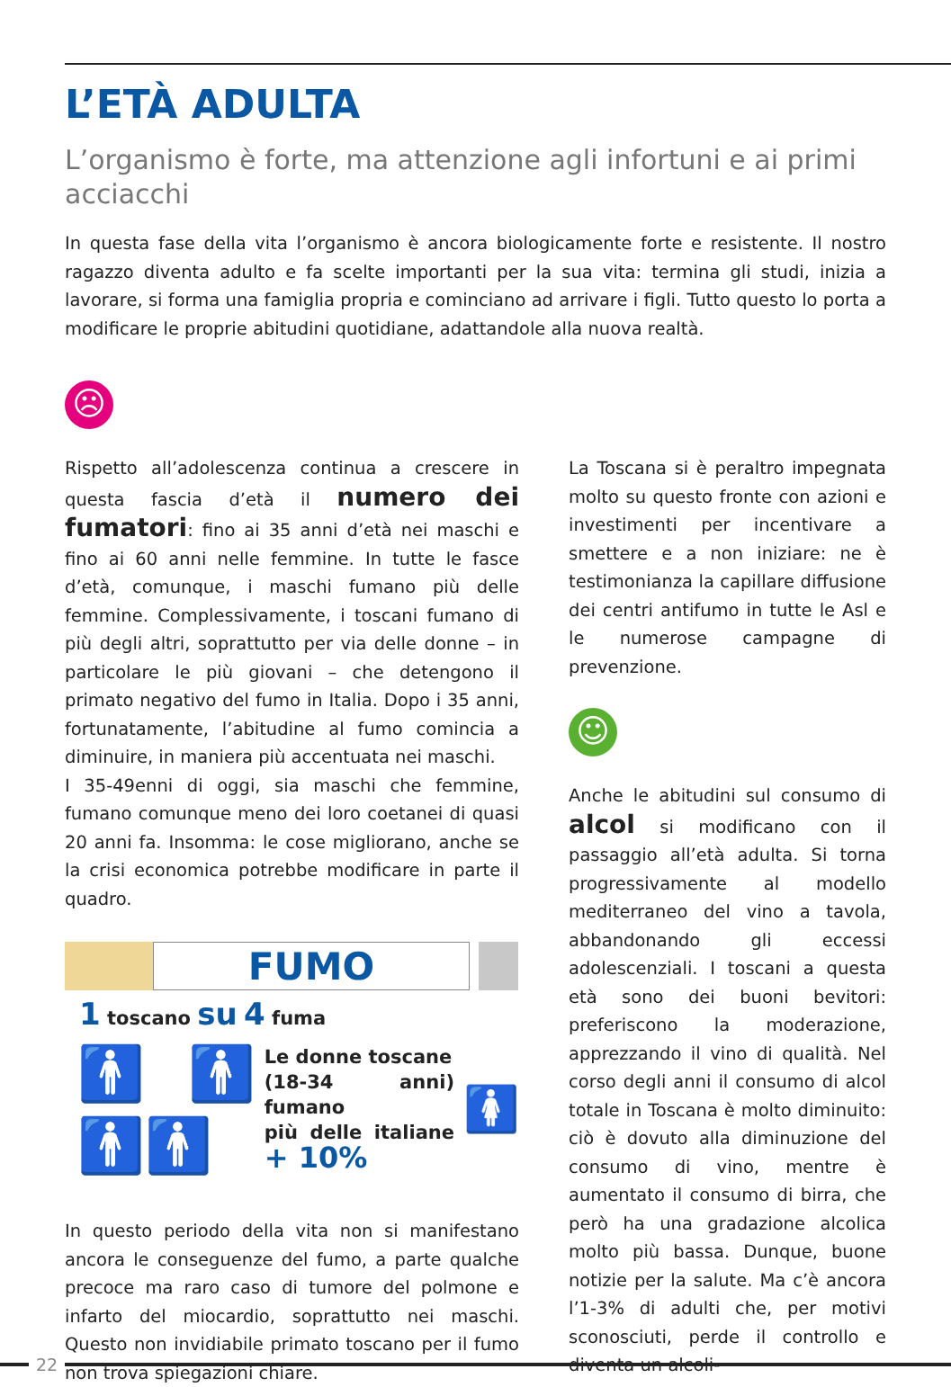L’ETÀ ADULTA
L’organismo è forte, ma attenzione agli infortuni e ai primi acciacchi
In questa fase della vita l’organismo è ancora biologicamente forte e resistente. Il nostro ragazzo diventa adulto e fa scelte importanti per la sua vita: termina gli studi, inizia a lavorare, si forma una famiglia propria e cominciano ad arrivare i figli. Tutto questo lo porta a modificare le proprie abitudini quotidiane, adattandole alla nuova realtà.
☹
Rispetto all’adolescenza continua a crescere in questa fascia d’età il numero dei fumatori: fino ai 35 anni d’età nei maschi e fino ai 60 anni nelle femmine. In tutte le fasce d’età, comunque, i maschi fumano più delle femmine. Complessivamente, i toscani fumano di più degli altri, soprattutto per via delle donne – in particolare le più giovani – che detengono il primato negativo del fumo in Italia. Dopo i 35 anni, fortunatamente, l’abitudine al fumo comincia a diminuire, in maniera più accentuata nei maschi.
I 35-49enni di oggi, sia maschi che femmine, fumano comunque meno dei loro coetanei di quasi 20 anni fa. Insomma: le cose migliorano, anche se la crisi economica potrebbe modificare in parte il quadro.
FUMO
1 toscano su 4 fuma
🚹🚹🚹🚹 Le donne toscane
(18-34 anni) fumano
più delle italiane + 10% 🚺
In questo periodo della vita non si manifestano ancora le conseguenze del fumo, a parte qualche precoce ma raro caso di tumore del polmone e infarto del miocardio, soprattutto nei maschi. Questo non invidiabile primato toscano per il fumo non trova spiegazioni chiare.
La Toscana si è peraltro impegnata molto su questo fronte con azioni e investimenti per incentivare a smettere e a non iniziare: ne è testimonianza la capillare diffusione dei centri antifumo in tutte le Asl e le numerose campagne di prevenzione.
☺
Anche le abitudini sul consumo di alcol si modificano con il passaggio all’età adulta. Si torna progressivamente al modello mediterraneo del vino a tavola, abbandonando gli eccessi adolescenziali. I toscani a questa età sono dei buoni bevitori: preferiscono la moderazione, apprezzando il vino di qualità. Nel corso degli anni il consumo di alcol totale in Toscana è molto diminuito: ciò è dovuto alla diminuzione del consumo di vino, mentre è aumentato il consumo di birra, che però ha una gradazione alcolica molto più bassa. Dunque, buone notizie per la salute. Ma c’è ancora l’1-3% di adulti che, per motivi sconosciuti, perde il controllo e diventa un alcoli-
22